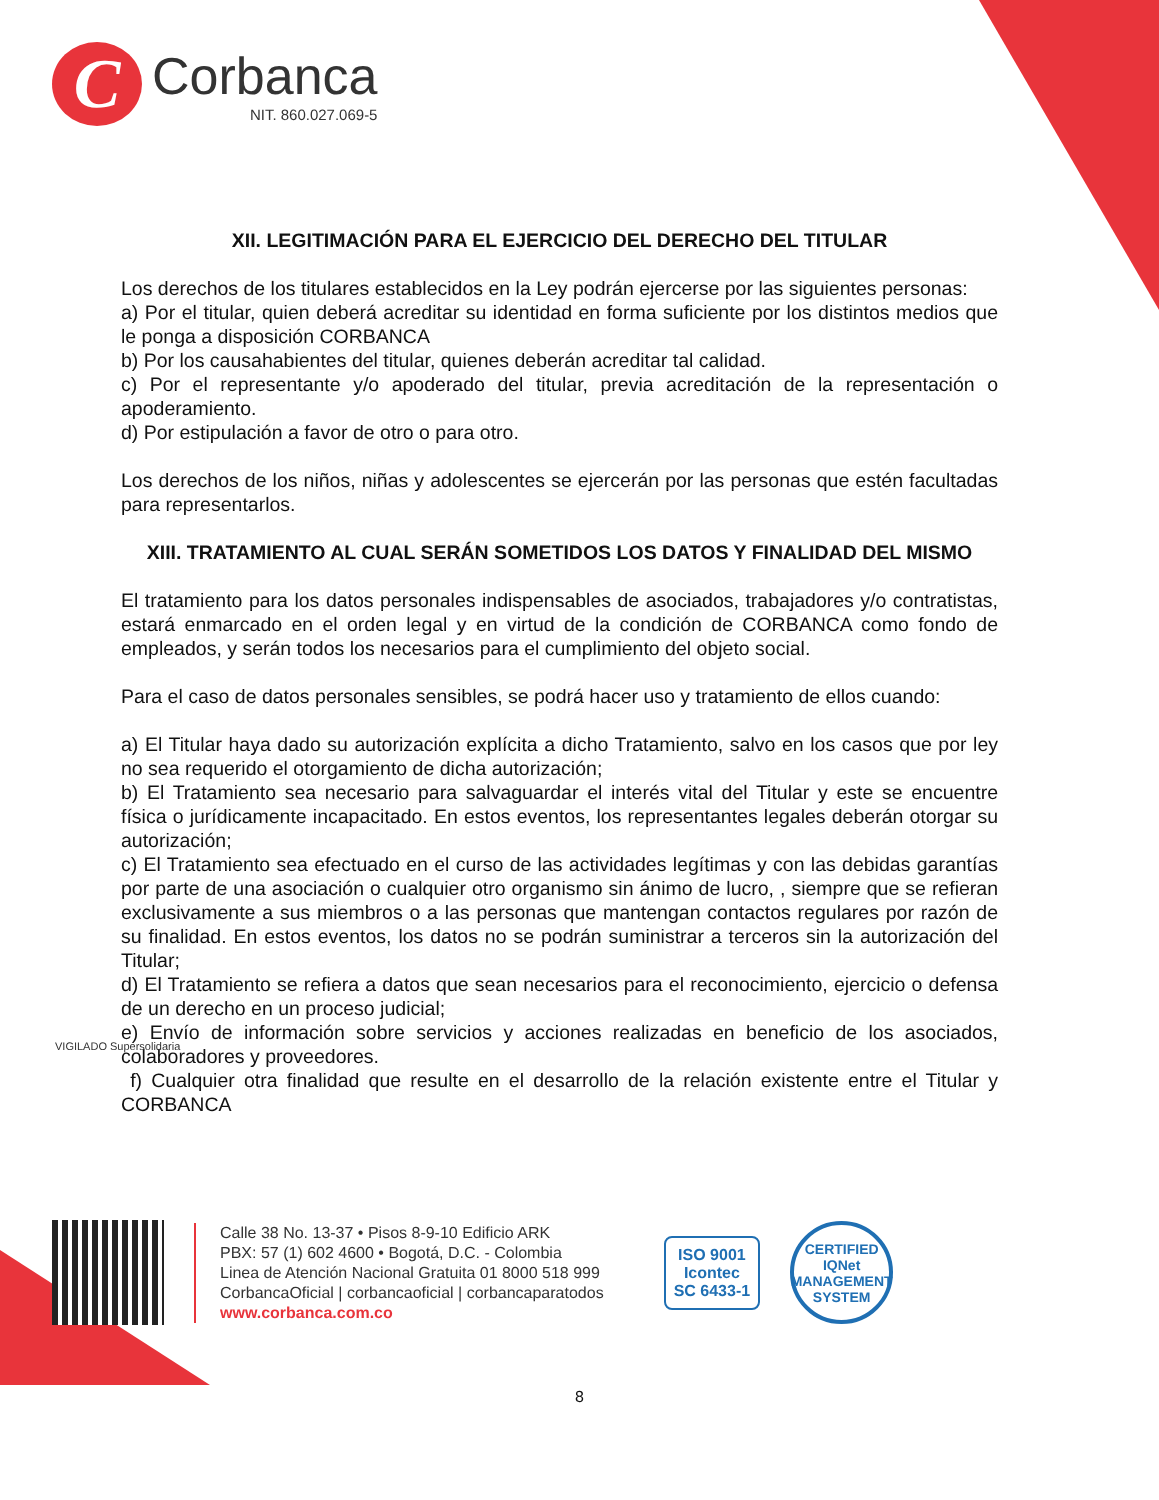C
Corbanca
NIT. 860.027.069-5
XII. LEGITIMACIÓN PARA EL EJERCICIO DEL DERECHO DEL TITULAR
Los derechos de los titulares establecidos en la Ley podrán ejercerse por las siguientes personas:
a) Por el titular, quien deberá acreditar su identidad en forma suficiente por los distintos medios que le ponga a disposición CORBANCA
b) Por los causahabientes del titular, quienes deberán acreditar tal calidad.
c) Por el representante y/o apoderado del titular, previa acreditación de la representación o apoderamiento.
d) Por estipulación a favor de otro o para otro.
Los derechos de los niños, niñas y adolescentes se ejercerán por las personas que estén facultadas para representarlos.
XIII. TRATAMIENTO AL CUAL SERÁN SOMETIDOS LOS DATOS Y FINALIDAD DEL MISMO
El tratamiento para los datos personales indispensables de asociados, trabajadores y/o contratistas, estará enmarcado en el orden legal y en virtud de la condición de CORBANCA como fondo de empleados, y serán todos los necesarios para el cumplimiento del objeto social.
Para el caso de datos personales sensibles, se podrá hacer uso y tratamiento de ellos cuando:
a) El Titular haya dado su autorización explícita a dicho Tratamiento, salvo en los casos que por ley no sea requerido el otorgamiento de dicha autorización;
b) El Tratamiento sea necesario para salvaguardar el interés vital del Titular y este se encuentre física o jurídicamente incapacitado. En estos eventos, los representantes legales deberán otorgar su autorización;
c) El Tratamiento sea efectuado en el curso de las actividades legítimas y con las debidas garantías por parte de una asociación o cualquier otro organismo sin ánimo de lucro, , siempre que se refieran exclusivamente a sus miembros o a las personas que mantengan contactos regulares por razón de su finalidad. En estos eventos, los datos no se podrán suministrar a terceros sin la autorización del Titular;
d) El Tratamiento se refiera a datos que sean necesarios para el reconocimiento, ejercicio o defensa de un derecho en un proceso judicial;
e) Envío de información sobre servicios y acciones realizadas en beneficio de los asociados, colaboradores y proveedores.
f) Cualquier otra finalidad que resulte en el desarrollo de la relación existente entre el Titular y CORBANCA
VIGILADO Supersolidaria
Calle 38 No. 13-37 • Pisos 8-9-10 Edificio ARK
PBX: 57 (1) 602 4600 • Bogotá, D.C. - Colombia
Linea de Atención Nacional Gratuita 01 8000 518 999
CorbancaOficial | corbancaoficial | corbancaparatodos
www.corbanca.com.co
ISO 9001
Icontec
SC 6433-1
CERTIFIED
IQNet
MANAGEMENT SYSTEM
8